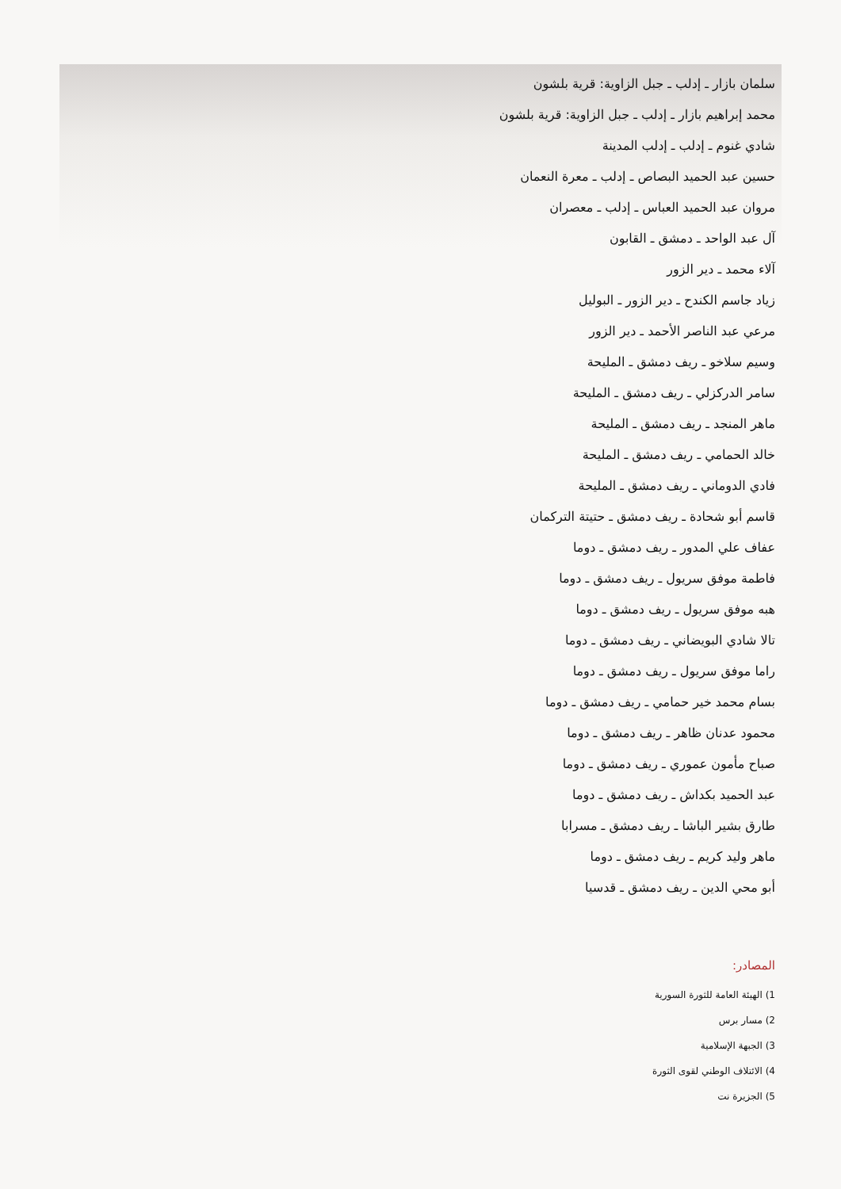سلمان بازار ـ إدلب ـ جبل الزاوية: قرية بلشون
محمد إبراهيم بازار ـ إدلب ـ جبل الزاوية: قرية بلشون
شادي غنوم ـ إدلب ـ إدلب المدينة
حسين عبد الحميد البصاص ـ إدلب ـ معرة النعمان
مروان عبد الحميد العباس ـ إدلب ـ معصران
آل عبد الواحد ـ دمشق ـ القابون
آلاء محمد ـ دير الزور
زياد جاسم الكندح ـ دير الزور ـ البوليل
مرعي عبد الناصر الأحمد ـ دير الزور
وسيم سلاخو ـ ريف دمشق ـ المليحة
سامر الدركزلي ـ ريف دمشق ـ المليحة
ماهر المنجد ـ ريف دمشق ـ المليحة
خالد الحمامي ـ ريف دمشق ـ المليحة
فادي الدوماني ـ ريف دمشق ـ المليحة
قاسم أبو شحادة ـ ريف دمشق ـ حتيتة التركمان
عفاف علي المدور ـ ريف دمشق ـ دوما
فاطمة موفق سريول ـ ريف دمشق ـ دوما
هبه موفق سريول ـ ريف دمشق ـ دوما
تالا شادي البويضاني ـ ريف دمشق ـ دوما
راما موفق سريول ـ ريف دمشق ـ دوما
بسام محمد خير حمامي ـ ريف دمشق ـ دوما
محمود عدنان ظاهر ـ ريف دمشق ـ دوما
صباح مأمون عموري ـ ريف دمشق ـ دوما
عبد الحميد بكداش ـ ريف دمشق ـ دوما
طارق بشير الباشا ـ ريف دمشق ـ مسرابا
ماهر وليد كريم ـ ريف دمشق ـ دوما
أبو محي الدين ـ ريف دمشق ـ قدسيا
المصادر:
1) الهيئة العامة للثورة السورية
2) مسار برس
3) الجبهة الإسلامية
4) الائتلاف الوطني لقوى الثورة
5) الجزيرة نت